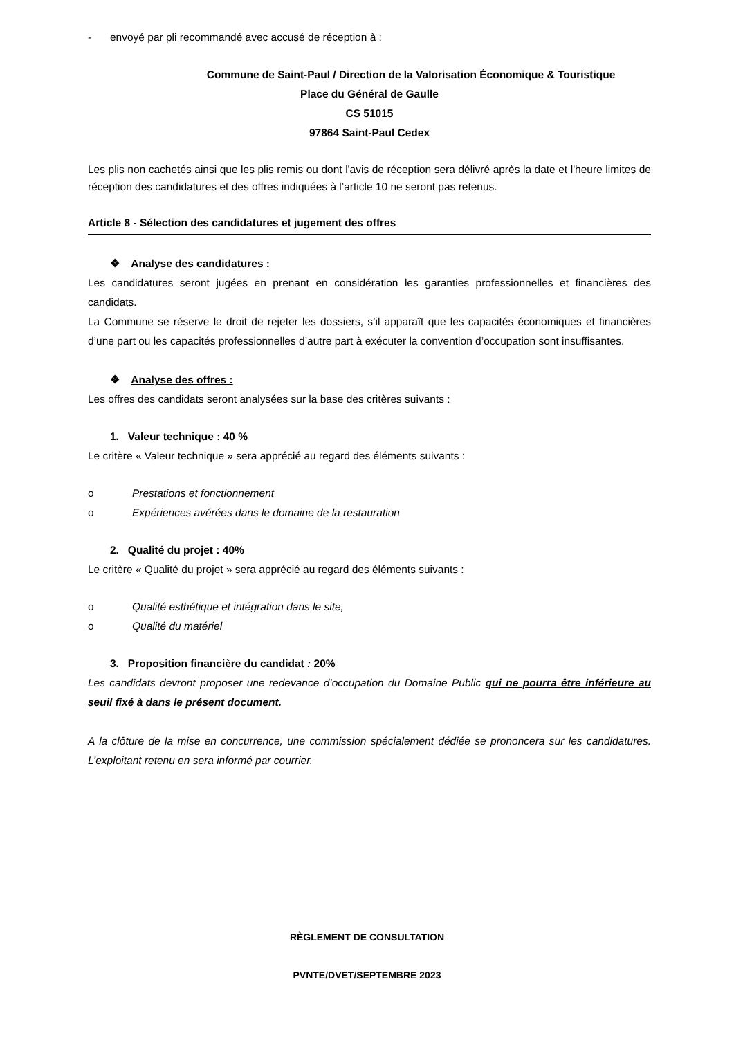- envoyé par pli recommandé avec accusé de réception à :
Commune de Saint-Paul / Direction de la Valorisation Économique & Touristique
Place du Général de Gaulle
CS 51015
97864 Saint-Paul Cedex
Les plis non cachetés ainsi que les plis remis ou dont l'avis de réception sera délivré après la date et l'heure limites de réception des candidatures et des offres indiquées à l’article 10 ne seront pas retenus.
Article 8 - Sélection des candidatures et jugement des offres
❖ Analyse des candidatures :
Les candidatures seront jugées en prenant en considération les garanties professionnelles et financières des candidats.
La Commune se réserve le droit de rejeter les dossiers, s’il apparaît que les capacités économiques et financières d’une part ou les capacités professionnelles d’autre part à exécuter la convention d’occupation sont insuffisantes.
❖ Analyse des offres :
Les offres des candidats seront analysées sur la base des critères suivants :
1. Valeur technique : 40 %
Le critère « Valeur technique » sera apprécié au regard des éléments suivants :
o Prestations et fonctionnement
o Expériences avérées dans le domaine de la restauration
2. Qualité du projet : 40%
Le critère « Qualité du projet » sera apprécié au regard des éléments suivants :
o Qualité esthétique et intégration dans le site,
o Qualité du matériel
3. Proposition financière du candidat : 20%
Les candidats devront proposer une redevance d’occupation du Domaine Public qui ne pourra être inférieure au seuil fixé à dans le présent document.
A la clôture de la mise en concurrence, une commission spécialement dédiée se prononcera sur les candidatures. L’exploitant retenu en sera informé par courrier.
RÈGLEMENT DE CONSULTATION
PVNTE/DVET/SEPTEMBRE 2023